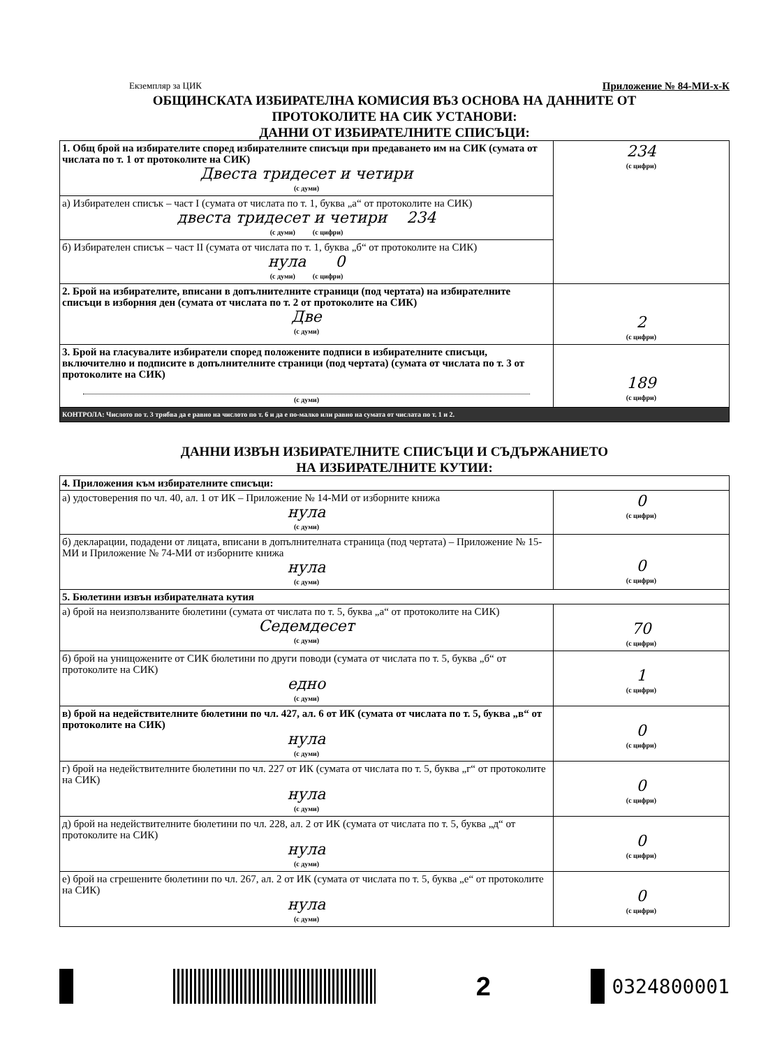Екземпляр за ЦИК Приложение № 84-МИ-х-К
ОБЩИНСКАТА ИЗБИРАТЕЛНА КОМИСИЯ ВЪЗ ОСНОВА НА ДАННИТЕ ОТ
ПРОТОКОЛИТЕ НА СИК УСТАНОВИ:
ДАННИ ОТ ИЗБИРАТЕЛНИТЕ СПИСЪЦИ:
| 1. Общ брой на избирателите според избирателните списъци при предаването им на СИК (сумата от числата по т. 1 от протоколите на СИК) Двеста тридесет и четири (с думи) | 234 (с цифри) |
| а) Избирателен списък – част I (сумата от числата по т. 1, буква „а“ от протоколите на СИК) двеста тридесет и четири 234 (с думи) (с цифри) | |
| б) Избирателен списък – част II (сумата от числата по т. 1, буква „б“ от протоколите на СИК) нула 0 (с думи) (с цифри) | |
| 2. Брой на избирателите, вписани в допълнителните страници (под чертата) на избирателните списъци в изборния ден (сумата от числата по т. 2 от протоколите на СИК) Две (с думи) | 2 (с цифри) |
| 3. Брой на гласувалите избиратели според положените подписи в избирателните списъци, включително и подписите в допълнителните страници (под чертата) (сумата от числата по т. 3 от протоколите на СИК) (с думи) | 189 (с цифри) |
| КОНТРОЛА: Числото по т. 3 трябва да е равно на числото по т. 6 и да е по-малко или равно на сумата от числата по т. 1 и 2. | |
ДАННИ ИЗВЪН ИЗБИРАТЕЛНИТЕ СПИСЪЦИ И СЪДЪРЖАНИЕТО
НА ИЗБИРАТЕЛНИТЕ КУТИИ:
| 4. Приложения към избирателните списъци: | |
| а) удостоверения по чл. 40, ал. 1 от ИК – Приложение № 14-МИ от изборните книжа нула (с думи) | 0 (с цифри) |
| б) декларации, подадени от лицата, вписани в допълнителната страница (под чертата) – Приложение № 15-МИ и Приложение № 74-МИ от изборните книжа нула (с думи) | 0 (с цифри) |
| 5. Бюлетини извън избирателната кутия | |
| а) брой на неизползваните бюлетини (сумата от числата по т. 5, буква „а“ от протоколите на СИК) Седемдесет (с думи) | 70 (с цифри) |
| б) брой на унищожените от СИК бюлетини по други поводи (сумата от числата по т. 5, буква „б“ от протоколите на СИК) едно (с думи) | 1 (с цифри) |
| в) брой на недействителните бюлетини по чл. 427, ал. 6 от ИК (сумата от числата по т. 5, буква „в“ от протоколите на СИК) нула (с думи) | 0 (с цифри) |
| г) брой на недействителните бюлетини по чл. 227 от ИК (сумата от числата по т. 5, буква „г“ от протоколите на СИК) нула (с думи) | 0 (с цифри) |
| д) брой на недействителните бюлетини по чл. 228, ал. 2 от ИК (сумата от числата по т. 5, буква „д“ от протоколите на СИК) нула (с думи) | 0 (с цифри) |
| е) брой на сгрешените бюлетини по чл. 267, ал. 2 от ИК (сумата от числата по т. 5, буква „е“ от протоколите на СИК) нула (с думи) | 0 (с цифри) |
2
0324800001